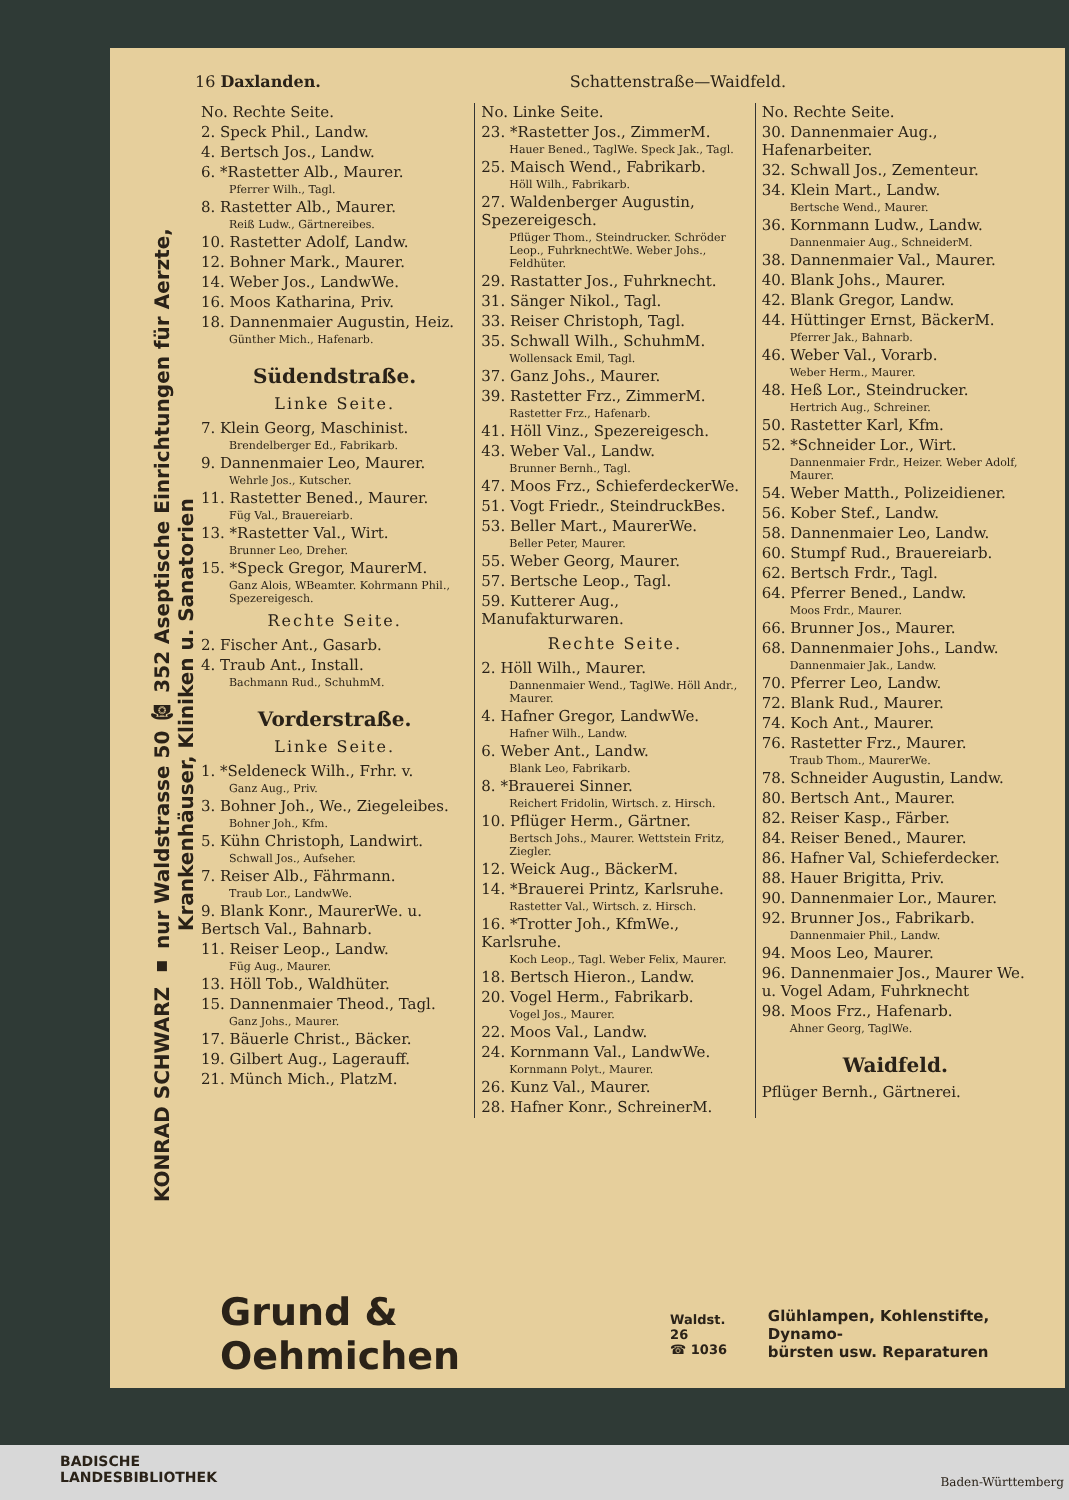KONRAD SCHWARZ ▪ nur Waldstrasse 50 ☎ 352 Aseptische Einrichtungen für Aerzte, Krankenhäuser, Kliniken u. Sanatorien
16 Daxlanden. Schattenstraße—Waidfeld.
No. Rechte Seite.
2. Speck Phil., Landw.
4. Bertsch Jos., Landw.
6. *Rastetter Alb., Maurer.
Pferrer Wilh., Tagl.
8. Rastetter Alb., Maurer.
Reiß Ludw., Gärtnereibes.
10. Rastetter Adolf, Landw.
12. Bohner Mark., Maurer.
14. Weber Jos., LandwWe.
16. Moos Katharina, Priv.
18. Dannenmaier Augustin, Heiz.
Günther Mich., Hafenarb.
Südendstraße.
Linke Seite.
7. Klein Georg, Maschinist.
Brendelberger Ed., Fabrikarb.
9. Dannenmaier Leo, Maurer.
Wehrle Jos., Kutscher.
11. Rastetter Bened., Maurer.
Füg Val., Brauereiarb.
13. *Rastetter Val., Wirt.
Brunner Leo, Dreher.
15. *Speck Gregor, MaurerM.
Ganz Alois, WBeamter. Kohrmann Phil., Spezereigesch.
Rechte Seite.
2. Fischer Ant., Gasarb.
4. Traub Ant., Install.
Bachmann Rud., SchuhmM.
Vorderstraße.
Linke Seite.
1. *Seldeneck Wilh., Frhr. v.
Ganz Aug., Priv.
3. Bohner Joh., We., Ziegeleibes.
Bohner Joh., Kfm.
5. Kühn Christoph, Landwirt.
Schwall Jos., Aufseher.
7. Reiser Alb., Fährmann.
Traub Lor., LandwWe.
9. Blank Konr., MaurerWe. u. Bertsch Val., Bahnarb.
11. Reiser Leop., Landw.
Füg Aug., Maurer.
13. Höll Tob., Waldhüter.
15. Dannenmaier Theod., Tagl.
Ganz Johs., Maurer.
17. Bäuerle Christ., Bäcker.
19. Gilbert Aug., Lagerauff.
21. Münch Mich., PlatzM.
No. Linke Seite.
23. *Rastetter Jos., ZimmerM.
Hauer Bened., TaglWe. Speck Jak., Tagl.
25. Maisch Wend., Fabrikarb.
Höll Wilh., Fabrikarb.
27. Waldenberger Augustin, Spezereigesch.
Pflüger Thom., Steindrucker. Schröder Leop., FuhrknechtWe. Weber Johs., Feldhüter.
29. Rastatter Jos., Fuhrknecht.
31. Sänger Nikol., Tagl.
33. Reiser Christoph, Tagl.
35. Schwall Wilh., SchuhmM.
Wollensack Emil, Tagl.
37. Ganz Johs., Maurer.
39. Rastetter Frz., ZimmerM.
Rastetter Frz., Hafenarb.
41. Höll Vinz., Spezereigesch.
43. Weber Val., Landw.
Brunner Bernh., Tagl.
47. Moos Frz., SchieferdeckerWe.
51. Vogt Friedr., SteindruckBes.
53. Beller Mart., MaurerWe.
Beller Peter, Maurer.
55. Weber Georg, Maurer.
57. Bertsche Leop., Tagl.
59. Kutterer Aug., Manufakturwaren.
Rechte Seite.
2. Höll Wilh., Maurer.
Dannenmaier Wend., TaglWe. Höll Andr., Maurer.
4. Hafner Gregor, LandwWe.
Hafner Wilh., Landw.
6. Weber Ant., Landw.
Blank Leo, Fabrikarb.
8. *Brauerei Sinner.
Reichert Fridolin, Wirtsch. z. Hirsch.
10. Pflüger Herm., Gärtner.
Bertsch Johs., Maurer. Wettstein Fritz, Ziegler.
12. Weick Aug., BäckerM.
14. *Brauerei Printz, Karlsruhe.
Rastetter Val., Wirtsch. z. Hirsch.
16. *Trotter Joh., KfmWe., Karlsruhe.
Koch Leop., Tagl. Weber Felix, Maurer.
18. Bertsch Hieron., Landw.
20. Vogel Herm., Fabrikarb.
Vogel Jos., Maurer.
22. Moos Val., Landw.
24. Kornmann Val., LandwWe.
Kornmann Polyt., Maurer.
26. Kunz Val., Maurer.
28. Hafner Konr., SchreinerM.
No. Rechte Seite.
30. Dannenmaier Aug., Hafenarbeiter.
32. Schwall Jos., Zementeur.
34. Klein Mart., Landw.
Bertsche Wend., Maurer.
36. Kornmann Ludw., Landw.
Dannenmaier Aug., SchneiderM.
38. Dannenmaier Val., Maurer.
40. Blank Johs., Maurer.
42. Blank Gregor, Landw.
44. Hüttinger Ernst, BäckerM.
Pferrer Jak., Bahnarb.
46. Weber Val., Vorarb.
Weber Herm., Maurer.
48. Heß Lor., Steindrucker.
Hertrich Aug., Schreiner.
50. Rastetter Karl, Kfm.
52. *Schneider Lor., Wirt.
Dannenmaier Frdr., Heizer. Weber Adolf, Maurer.
54. Weber Matth., Polizeidiener.
56. Kober Stef., Landw.
58. Dannenmaier Leo, Landw.
60. Stumpf Rud., Brauereiarb.
62. Bertsch Frdr., Tagl.
64. Pferrer Bened., Landw.
Moos Frdr., Maurer.
66. Brunner Jos., Maurer.
68. Dannenmaier Johs., Landw.
Dannenmaier Jak., Landw.
70. Pferrer Leo, Landw.
72. Blank Rud., Maurer.
74. Koch Ant., Maurer.
76. Rastetter Frz., Maurer.
Traub Thom., MaurerWe.
78. Schneider Augustin, Landw.
80. Bertsch Ant., Maurer.
82. Reiser Kasp., Färber.
84. Reiser Bened., Maurer.
86. Hafner Val, Schieferdecker.
88. Hauer Brigitta, Priv.
90. Dannenmaier Lor., Maurer.
92. Brunner Jos., Fabrikarb.
Dannenmaier Phil., Landw.
94. Moos Leo, Maurer.
96. Dannenmaier Jos., Maurer We. u. Vogel Adam, Fuhrknecht
98. Moos Frz., Hafenarb.
Ahner Georg, TaglWe.
Waidfeld.
Pflüger Bernh., Gärtnerei.
Grund & Oehmichen Waldst. 26
☎ 1036 Glühlampen, Kohlenstifte, Dynamo-
bürsten usw. Reparaturen
BADISCHE
LANDESBIBLIOTHEK
Baden-Württemberg